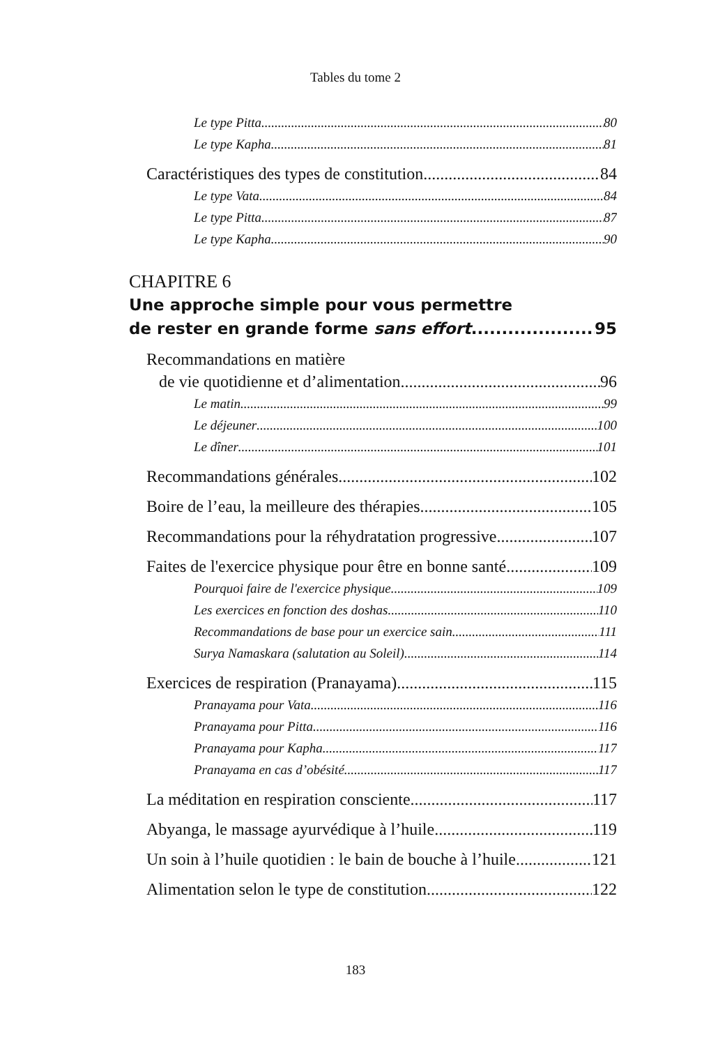Tables du tome 2
Le type Pitta 80
Le type Kapha 81
Caractéristiques des types de constitution 84
Le type Vata 84
Le type Pitta 87
Le type Kapha 90
CHAPITRE 6
Une approche simple pour vous permettre
de rester en grande forme sans effort 95
Recommandations en matière
de vie quotidienne et d’alimentation 96
Le matin 99
Le déjeuner 100
Le dîner 101
Recommandations générales 102
Boire de l’eau, la meilleure des thérapies 105
Recommandations pour la réhydratation progressive 107
Faites de l'exercice physique pour être en bonne santé 109
Pourquoi faire de l'exercice physique 109
Les exercices en fonction des doshas 110
Recommandations de base pour un exercice sain 111
Surya Namaskara (salutation au Soleil) 114
Exercices de respiration (Pranayama) 115
Pranayama pour Vata 116
Pranayama pour Pitta 116
Pranayama pour Kapha 117
Pranayama en cas d’obésité 117
La méditation en respiration consciente 117
Abyanga, le massage ayurvédique à l’huile 119
Un soin à l’huile quotidien : le bain de bouche à l’huile 121
Alimentation selon le type de constitution 122
183